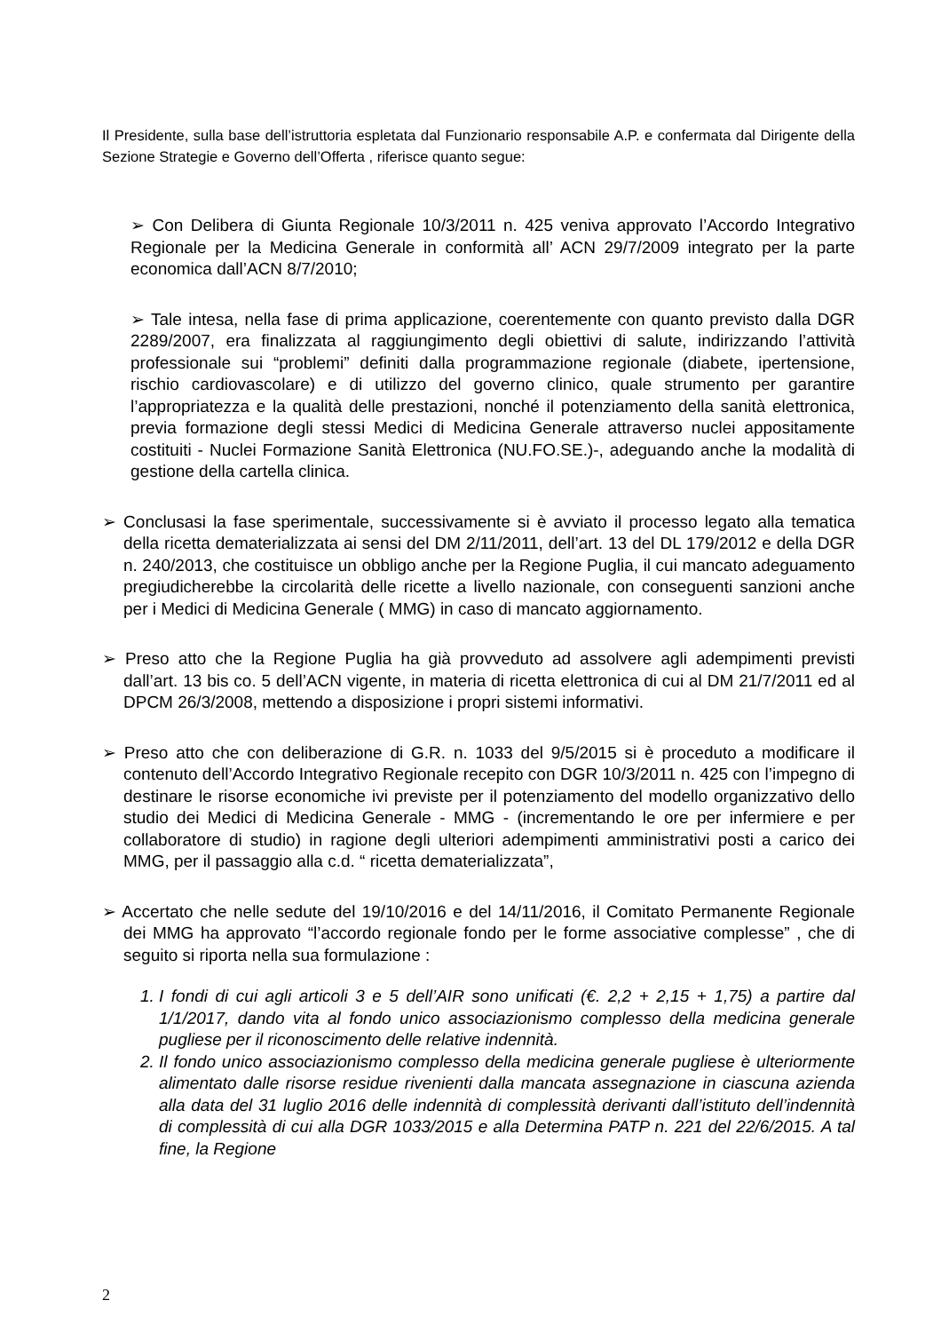Il Presidente, sulla base dell’istruttoria espletata dal Funzionario responsabile A.P. e confermata dal Dirigente della Sezione Strategie e Governo dell’Offerta , riferisce quanto segue:
➢ Con Delibera di Giunta Regionale 10/3/2011 n. 425 veniva approvato l’Accordo Integrativo Regionale per la Medicina Generale in conformità all’ ACN 29/7/2009 integrato per la parte economica dall’ACN 8/7/2010;
➢ Tale intesa, nella fase di prima applicazione, coerentemente con quanto previsto dalla DGR 2289/2007, era finalizzata al raggiungimento degli obiettivi di salute, indirizzando l’attività professionale sui “problemi” definiti dalla programmazione regionale (diabete, ipertensione, rischio cardiovascolare) e di utilizzo del governo clinico, quale strumento per garantire l’appropriatezza e la qualità delle prestazioni, nonché il potenziamento della sanità elettronica, previa formazione degli stessi Medici di Medicina Generale attraverso nuclei appositamente costituiti - Nuclei Formazione Sanità Elettronica (NU.FO.SE.)-, adeguando anche la modalità di gestione della cartella clinica.
➢ Conclusasi la fase sperimentale, successivamente si è avviato il processo legato alla tematica della ricetta dematerializzata ai sensi del DM 2/11/2011, dell’art. 13 del DL 179/2012 e della DGR n. 240/2013, che costituisce un obbligo anche per la Regione Puglia, il cui mancato adeguamento pregiudicherebbe la circolarità delle ricette a livello nazionale, con conseguenti sanzioni anche per i Medici di Medicina Generale ( MMG) in caso di mancato aggiornamento.
➢ Preso atto che la Regione Puglia ha già provveduto ad assolvere agli adempimenti previsti dall’art. 13 bis co. 5 dell’ACN vigente, in materia di ricetta elettronica di cui al DM 21/7/2011 ed al DPCM 26/3/2008, mettendo a disposizione i propri sistemi informativi.
➢ Preso atto che con deliberazione di G.R. n. 1033 del 9/5/2015 si è proceduto a modificare il contenuto dell’Accordo Integrativo Regionale recepito con DGR 10/3/2011 n. 425 con l’impegno di destinare le risorse economiche ivi previste per il potenziamento del modello organizzativo dello studio dei Medici di Medicina Generale - MMG - (incrementando le ore per infermiere e per collaboratore di studio) in ragione degli ulteriori adempimenti amministrativi posti a carico dei MMG, per il passaggio alla c.d. “ ricetta dematerializzata”,
➢ Accertato che nelle sedute del 19/10/2016 e del 14/11/2016, il Comitato Permanente Regionale dei MMG ha approvato “l’accordo regionale fondo per le forme associative complesse” , che di seguito si riporta nella sua formulazione :
1. I fondi di cui agli articoli 3 e 5 dell’AIR sono unificati (€. 2,2 + 2,15 + 1,75) a partire dal 1/1/2017, dando vita al fondo unico associazionismo complesso della medicina generale pugliese per il riconoscimento delle relative indennità.
2. Il fondo unico associazionismo complesso della medicina generale pugliese è ulteriormente alimentato dalle risorse residue rivenienti dalla mancata assegnazione in ciascuna azienda alla data del 31 luglio 2016 delle indennità di complessità derivanti dall’istituto dell’indennità di complessità di cui alla DGR 1033/2015 e alla Determina PATP n. 221 del 22/6/2015. A tal fine, la Regione
2